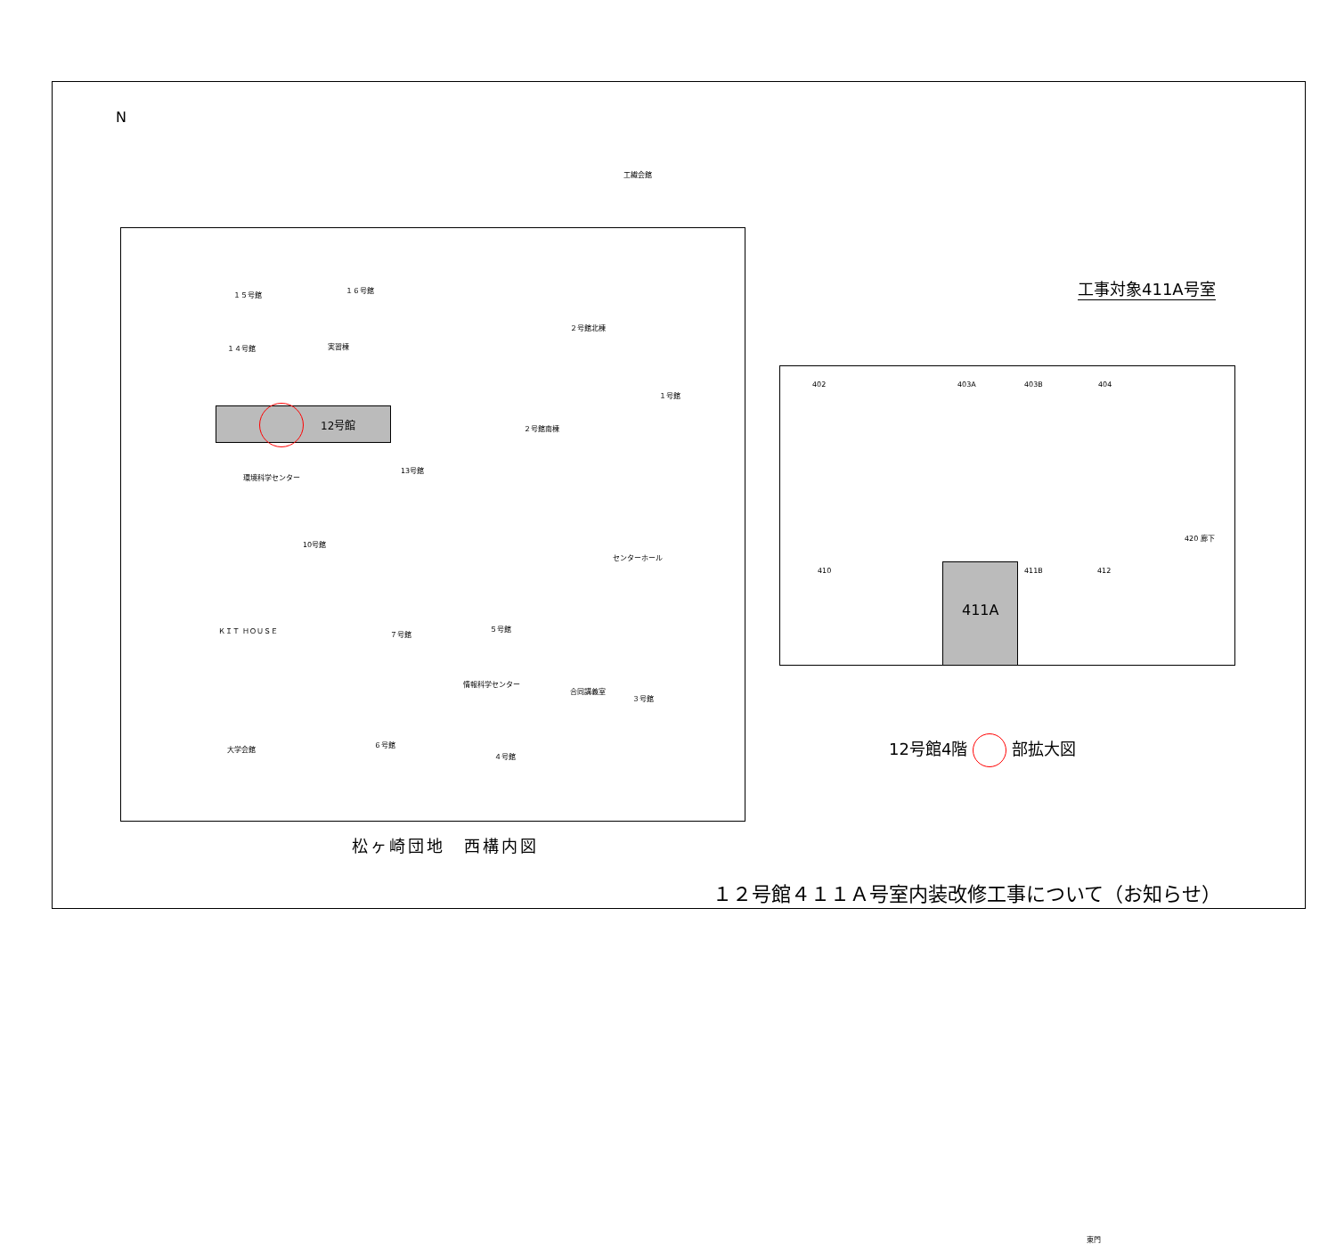N
12号館
１５号館
１６号館
１４号館 実習棟
２号館北棟
１号館
２号館南棟
13号館
環境科学センター
10号館
センターホール
ＫＩＴ ＨＯＵＳＥ ７号館
５号館
情報科学センター
合同講義室
３号館
大学会館
６号館
４号館
工繊会館
東門
松ヶ崎団地　西構内図
工事対象411A号室
411A
402 403A 403B 404
420 廊下
410 411B 412
12号館4階 部拡大図
１２号館４１１Ａ号室内装改修工事について（お知らせ）